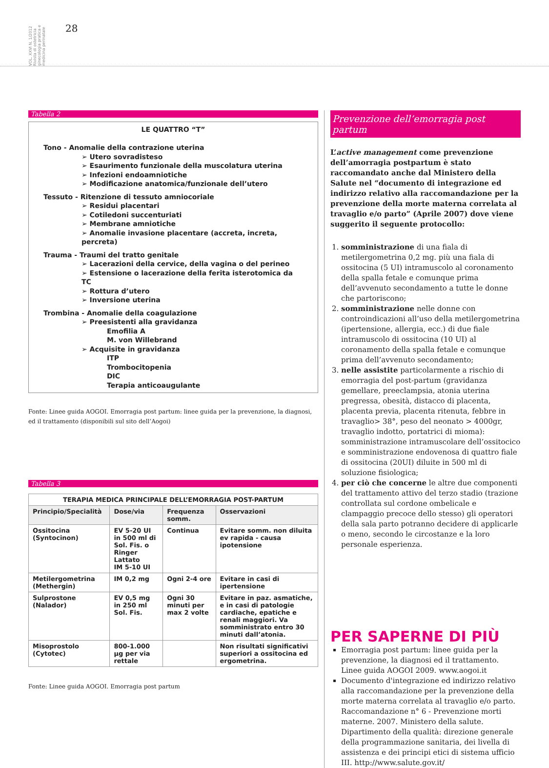VOL. XXVI N. 1/2012 Rivista di ostetricia ginecologia pratica e medicina perinatale
28
Tabella 2
LE QUATTRO “T”
Tono - Anomalie della contrazione uterina
➢ Utero sovradisteso
➢ Esaurimento funzionale della muscolatura uterina
➢ Infezioni endoamniotiche
➢ Modificazione anatomica/funzionale dell’utero
Tessuto - Ritenzione di tessuto amniocoriale
➢ Residui placentari
➢ Cotiledoni succenturiati
➢ Membrane amniotiche
➢ Anomalie invasione placentare (accreta, increta, percreta)
Trauma - Traumi del tratto genitale
➢ Lacerazioni della cervice, della vagina o del perineo
➢ Estensione o lacerazione della ferita isterotomica da TC
➢ Rottura d’utero
➢ Inversione uterina
Trombina - Anomalie della coagulazione
➢ Preesistenti alla gravidanza
Emofilia A
M. von Willebrand
➢ Acquisite in gravidanza
ITP
Trombocitopenia
DIC
Terapia anticoaugulante
Fonte: Linee guida AOGOI. Emorragia post partum: linee guida per la prevenzione, la diagnosi, ed il trattamento (disponibili sul sito dell’Aogoi)
Tabella 3
| TERAPIA MEDICA PRINCIPALE DELL’EMORRAGIA POST-PARTUM | | | |
| Principio/Specialità | Dose/via | Frequenza somm. | Osservazioni |
| Ossitocina (Syntocinon) | EV 5-20 UI in 500 ml di Sol. Fis. o Ringer Lattato IM 5-10 UI | Continua | Evitare somm. non diluita ev rapida - causa ipotensione |
| Metilergometrina (Methergin) | IM 0,2 mg | Ogni 2-4 ore | Evitare in casi di ipertensione |
| Sulprostone (Nalador) | EV 0,5 mg in 250 ml Sol. Fis. | Ogni 30 minuti per max 2 volte | Evitare in paz. asmatiche, e in casi di patologie cardiache, epatiche e renali maggiori. Va somministrato entro 30 minuti dall’atonia. |
| Misoprostolo (Cytotec) | 800-1.000 µg per via rettale | | Non risultati significativi superiori a ossitocina ed ergometrina. |
Fonte: Linee guida AOGOI. Emorragia post partum
Prevenzione dell’emorragia post partum
L’active management come prevenzione dell’amorragia postpartum è stato raccomandato anche dal Ministero della Salute nel “documento di integrazione ed indirizzo relativo alla raccomandazione per la prevenzione della morte materna correlata al travaglio e/o parto” (Aprile 2007) dove viene suggerito il seguente protocollo:
1. somministrazione di una fiala di metilergometrina 0,2 mg. più una fiala di ossitocina (5 UI) intramuscolo al coronamento della spalla fetale e comunque prima dell’avvenuto secondamento a tutte le donne che partoriscono;
2. somministrazione nelle donne con controindicazioni all’uso della metilergometrina (ipertensione, allergia, ecc.) di due fiale intramuscolo di ossitocina (10 UI) al coronamento della spalla fetale e comunque prima dell’avvenuto secondamento;
3. nelle assistite particolarmente a rischio di emorragia del post-partum (gravidanza gemellare, preeclampsia, atonia uterina pregressa, obesità, distacco di placenta, placenta previa, placenta ritenuta, febbre in travaglio> 38°, peso del neonato > 4000gr, travaglio indotto, portatrici di mioma): somministrazione intramuscolare dell’ossitocico e somministrazione endovenosa di quattro fiale di ossitocina (20UI) diluite in 500 ml di soluzione fisiologica;
4. per ciò che concerne le altre due componenti del trattamento attivo del terzo stadio (trazione controllata sul cordone ombelicale e clampaggio precoce dello stesso) gli operatori della sala parto potranno decidere di applicarle o meno, secondo le circostanze e la loro personale esperienza.
PER SAPERNE DI PIÙ
Emorragia post partum: linee guida per la prevenzione, la diagnosi ed il trattamento. Linee guida AOGOI 2009. www.aogoi.it
Documento d'integrazione ed indirizzo relativo alla raccomandazione per la prevenzione della morte materna correlata al travaglio e/o parto. Raccomandazione n° 6 - Prevenzione morti materne. 2007. Ministero della salute. Dipartimento della qualità: direzione generale della programmazione sanitaria, dei livella di assistenza e dei principi etici di sistema ufficio III. http://www.salute.gov.it/